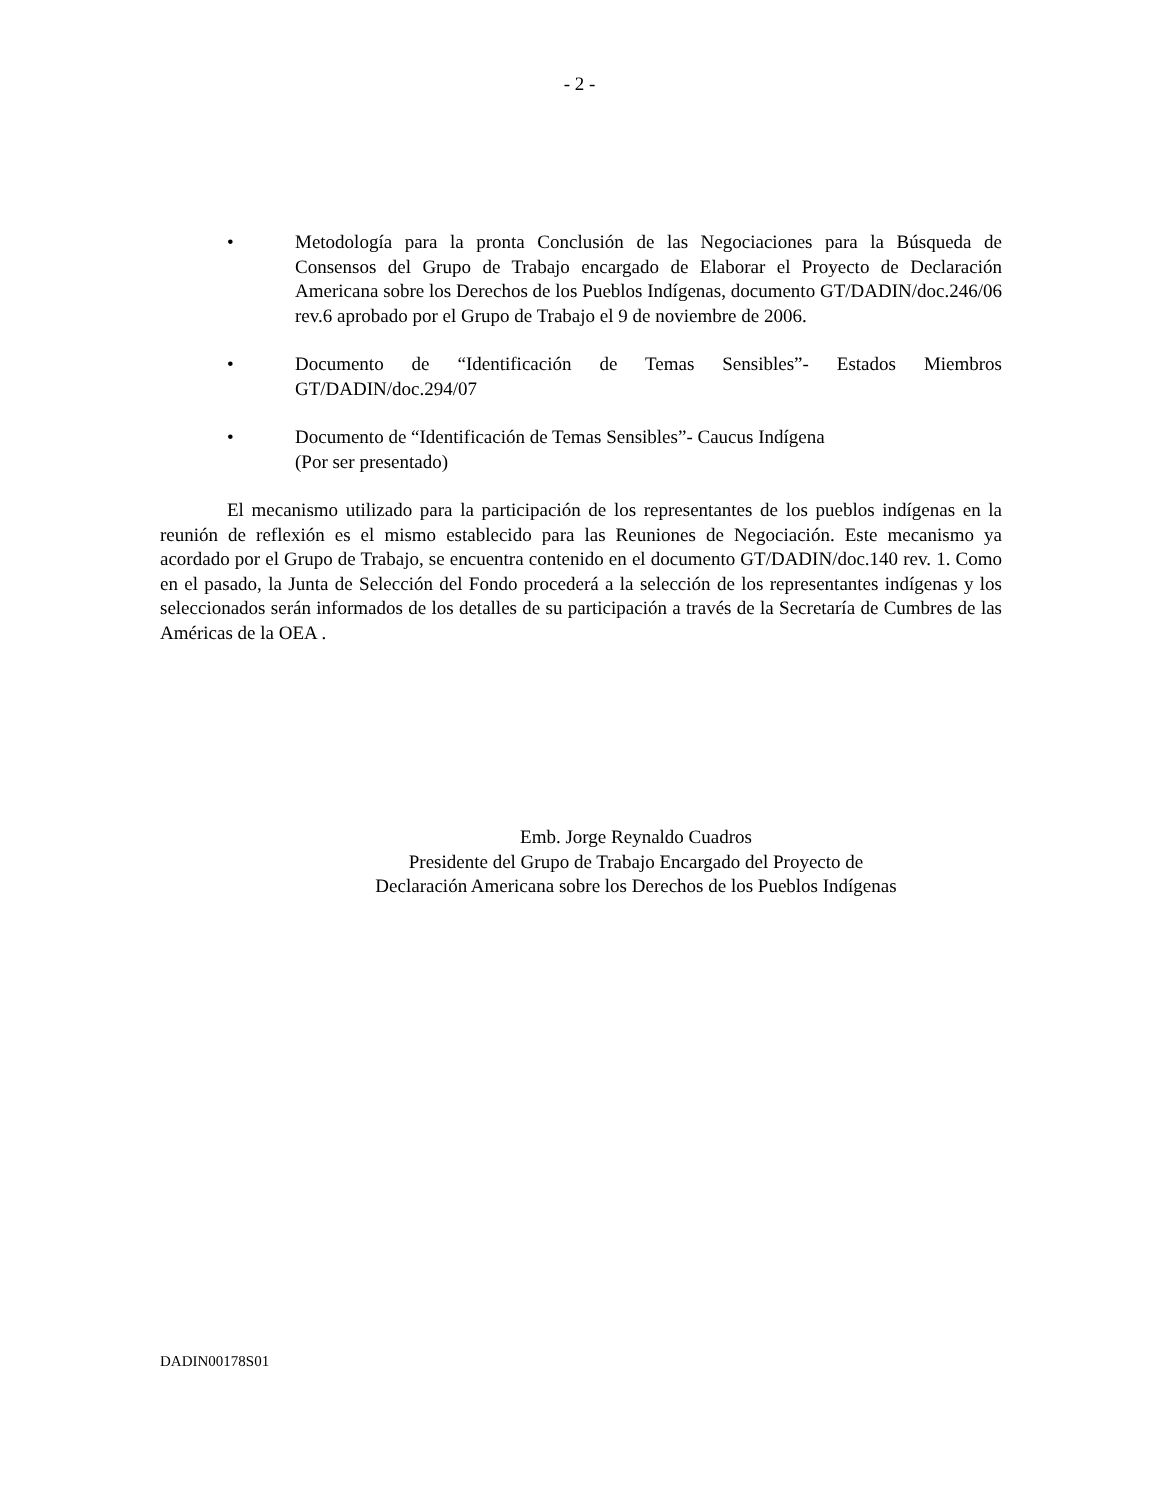- 2 -
• Metodología para la pronta Conclusión de las Negociaciones para la Búsqueda de Consensos del Grupo de Trabajo encargado de Elaborar el Proyecto de Declaración Americana sobre los Derechos de los Pueblos Indígenas, documento GT/DADIN/doc.246/06 rev.6 aprobado por el Grupo de Trabajo el 9 de noviembre de 2006.
• Documento de “Identificación de Temas Sensibles”- Estados Miembros GT/DADIN/doc.294/07
• Documento de “Identificación de Temas Sensibles”- Caucus Indígena
(Por ser presentado)
El mecanismo utilizado para la participación de los representantes de los pueblos indígenas en la reunión de reflexión es el mismo establecido para las Reuniones de Negociación. Este mecanismo ya acordado por el Grupo de Trabajo, se encuentra contenido en el documento GT/DADIN/doc.140 rev. 1. Como en el pasado, la Junta de Selección del Fondo procederá a la selección de los representantes indígenas y los seleccionados serán informados de los detalles de su participación a través de la Secretaría de Cumbres de las Américas de la OEA .
Emb. Jorge Reynaldo Cuadros
Presidente del Grupo de Trabajo Encargado del Proyecto de
Declaración Americana sobre los Derechos de los Pueblos Indígenas
DADIN00178S01